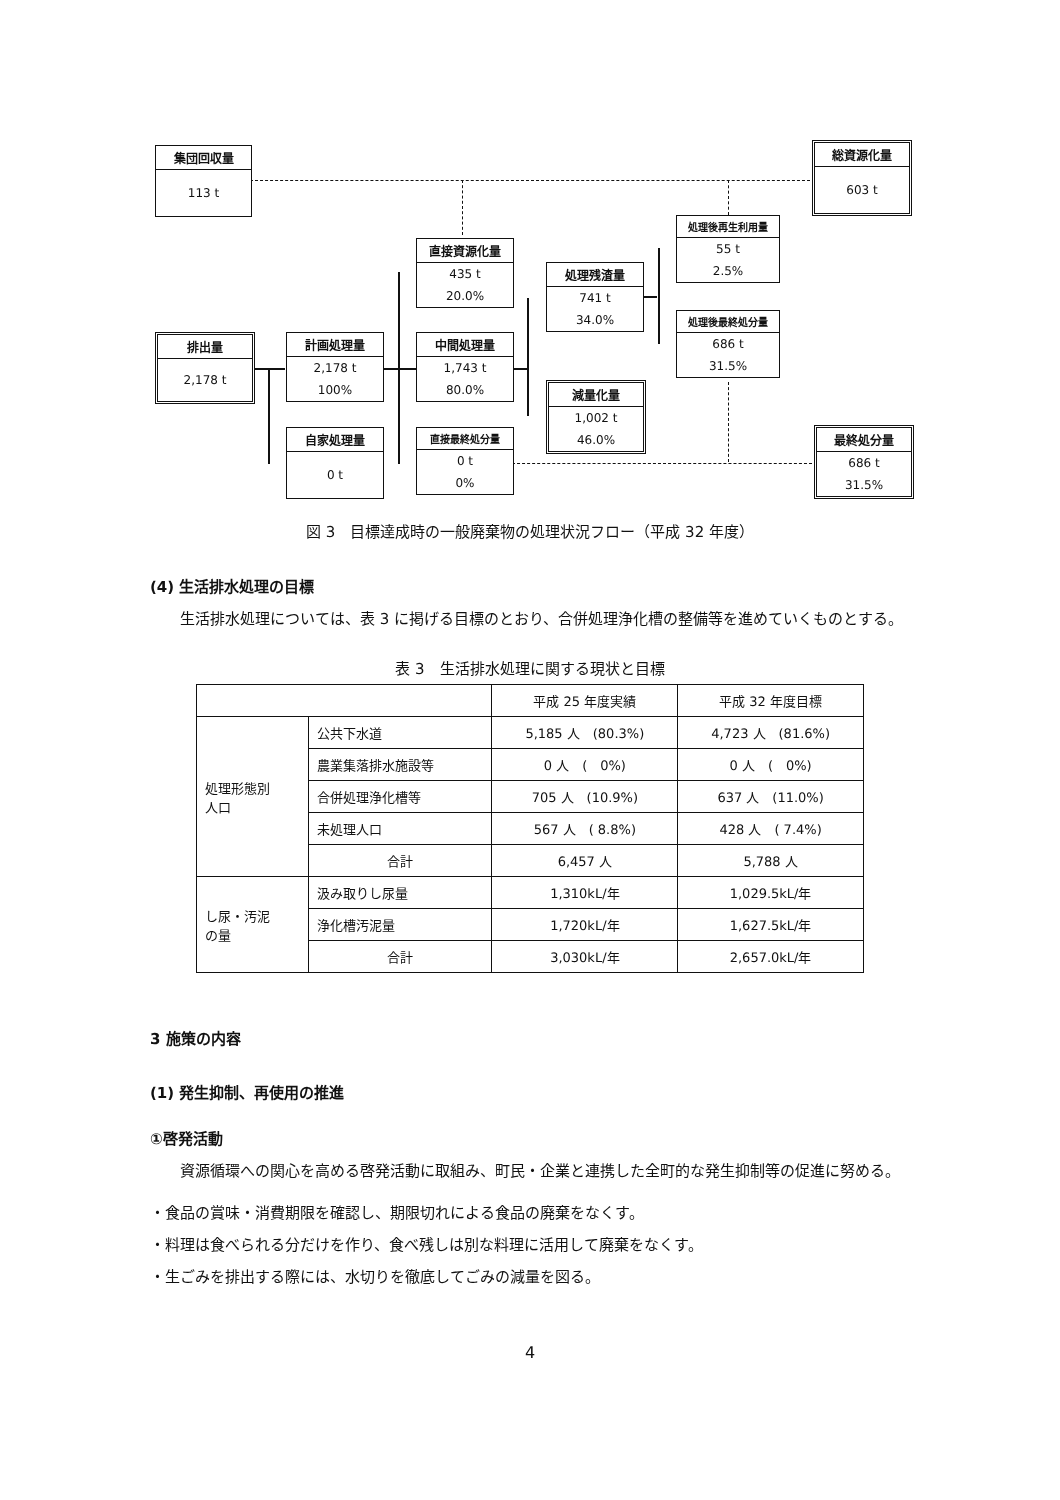集団回収量
113 t
総資源化量
603 t
処理後再生利用量
55 t
2.5%
直接資源化量
435 t
20.0%
処理残渣量
741 t
34.0%
処理後最終処分量
686 t
31.5%
排出量
2,178 t
計画処理量
2,178 t
100%
中間処理量
1,743 t
80.0%
減量化量
1,002 t
46.0%
自家処理量
0 t
直接最終処分量
0 t
0%
最終処分量
686 t
31.5%
図 3　目標達成時の一般廃棄物の処理状況フロー（平成 32 年度）
(4) 生活排水処理の目標
生活排水処理については、表 3 に掲げる目標のとおり、合併処理浄化槽の整備等を進めていくものとする。
表 3　生活排水処理に関する現状と目標
| | | 平成 25 年度実績 | 平成 32 年度目標 |
| --- | --- | --- | --- |
| 処理形態別 人口 | 公共下水道 | 5,185 人 (80.3%) | 4,723 人 (81.6%) |
| | 農業集落排水施設等 | 0 人 ( 0%) | 0 人 ( 0%) |
| | 合併処理浄化槽等 | 705 人 (10.9%) | 637 人 (11.0%) |
| | 未処理人口 | 567 人 ( 8.8%) | 428 人 ( 7.4%) |
| | 合計 | 6,457 人 | 5,788 人 |
| し尿・汚泥 の量 | 汲み取りし尿量 | 1,310kL/年 | 1,029.5kL/年 |
| | 浄化槽汚泥量 | 1,720kL/年 | 1,627.5kL/年 |
| | 合計 | 3,030kL/年 | 2,657.0kL/年 |
3 施策の内容
(1) 発生抑制、再使用の推進
①啓発活動
資源循環への関心を高める啓発活動に取組み、町民・企業と連携した全町的な発生抑制等の促進に努める。
・食品の賞味・消費期限を確認し、期限切れによる食品の廃棄をなくす。
・料理は食べられる分だけを作り、食べ残しは別な料理に活用して廃棄をなくす。
・生ごみを排出する際には、水切りを徹底してごみの減量を図る。
4